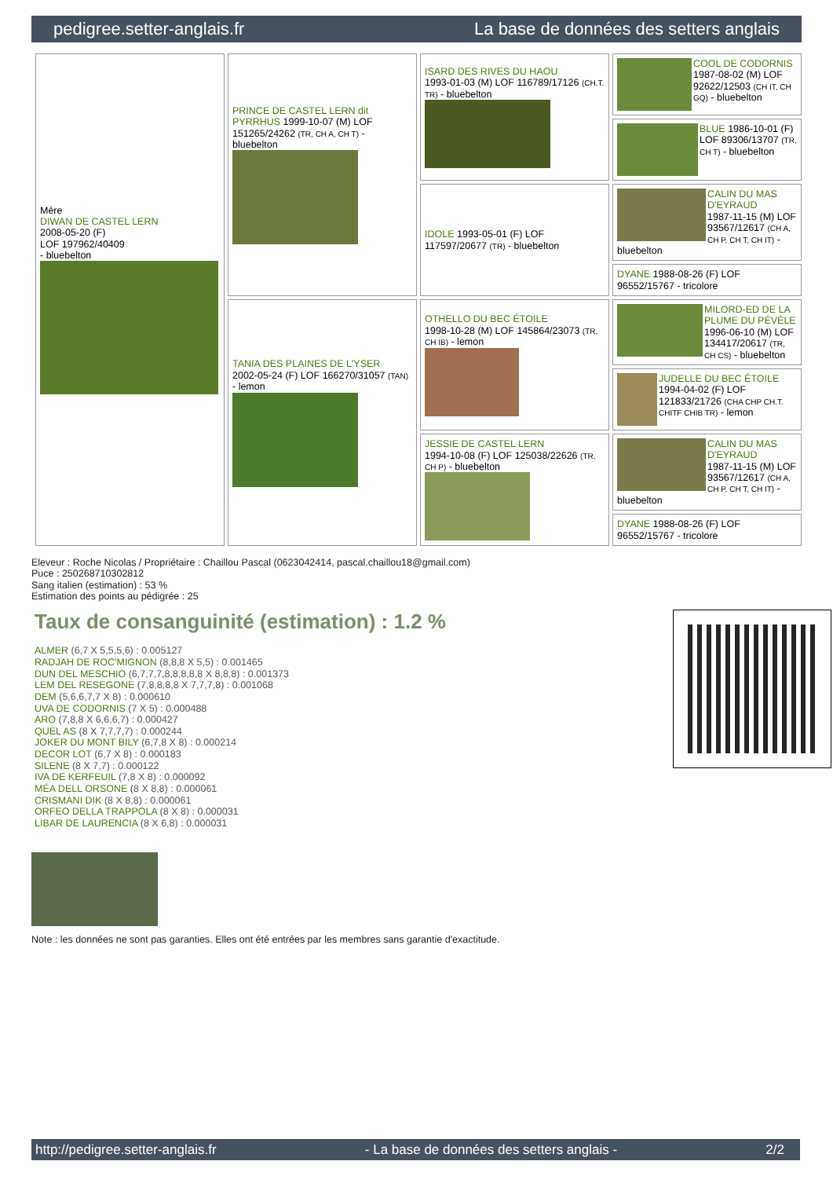pedigree.setter-anglais.fr La base de données des setters anglais
| Mère DIWAN DE CASTEL LERN 2008-05-20 (F) LOF 197962/40409 - bluebelton | PRINCE DE CASTEL LERN dit PYRRHUS 1999-10-07 (M) LOF 151265/24262 (TR, CH A, CH T) - bluebelton | ISARD DES RIVES DU HAOU 1993-01-03 (M) LOF 116789/17126 (CH.T. TR) - bluebelton | COOL DE CODORNIS 1987-08-02 (M) LOF 92622/12503 (CH IT, CH GQ) - bluebelton |
| | | | BLUE 1986-10-01 (F) LOF 89306/13707 (TR, CH T) - bluebelton |
| | | IDOLE 1993-05-01 (F) LOF 117597/20677 (TR) - bluebelton | CALIN DU MAS D'EYRAUD 1987-11-15 (M) LOF 93567/12617 (CH A, CH P, CH T, CH IT) - bluebelton |
| | | | DYANE 1988-08-26 (F) LOF 96552/15767 - tricolore |
| | TANIA DES PLAINES DE L'YSER 2002-05-24 (F) LOF 166270/31057 (TAN) - lemon | OTHELLO DU BEC ÉTOILE 1998-10-28 (M) LOF 145864/23073 (TR, CH IB) - lemon | MILORD-ED DE LA PLUME DU PÉVÈLE 1996-06-10 (M) LOF 134417/20617 (TR, CH CS) - bluebelton |
| | | | JUDELLE DU BEC ÉTOILE 1994-04-02 (F) LOF 121833/21726 (CHA CHP CH.T. CHITF CHIB TR) - lemon |
| | | JESSIE DE CASTEL LERN 1994-10-08 (F) LOF 125038/22626 (TR, CH P) - bluebelton | CALIN DU MAS D'EYRAUD 1987-11-15 (M) LOF 93567/12617 (CH A, CH P, CH T, CH IT) - bluebelton |
| | | | DYANE 1988-08-26 (F) LOF 96552/15767 - tricolore |
Eleveur : Roche Nicolas / Propriétaire : Chaillou Pascal (0623042414, pascal.chaillou18@gmail.com)
Puce : 250268710302812
Sang italien (estimation) : 53 %
Estimation des points au pédigrée : 25
Taux de consanguinité (estimation) : 1.2 %
ALMER (6,7 X 5,5,5,6) : 0.005127
RADJAH DE ROC'MIGNON (8,8,8 X 5,5) : 0.001465
DUN DEL MESCHIO (6,7,7,7,8,8,8,8,8 X 8,8,8) : 0.001373
LEM DEL RESEGONE (7,8,8,8,8 X 7,7,7,8) : 0.001068
DEM (5,6,6,7,7 X 8) : 0.000610
UVA DE CODORNIS (7 X 5) : 0.000488
ARO (7,8,8 X 6,6,6,7) : 0.000427
QUEL AS (8 X 7,7,7,7) : 0.000244
JOKER DU MONT BILY (6,7,8 X 8) : 0.000214
DECOR LOT (6,7 X 8) : 0.000183
SILENE (8 X 7,7) : 0.000122
IVA DE KERFEUIL (7,8 X 8) : 0.000092
MÉA DELL ORSONE (8 X 8,8) : 0.000061
CRISMANI DIK (8 X 8,8) : 0.000061
ORFEO DELLA TRAPPOLA (8 X 8) : 0.000031
LIBAR DE LAURENCIA (8 X 6,8) : 0.000031
Note : les données ne sont pas garanties. Elles ont été entrées par les membres sans garantie d'exactitude.
http://pedigree.setter-anglais.fr - La base de données des setters anglais - 2/2